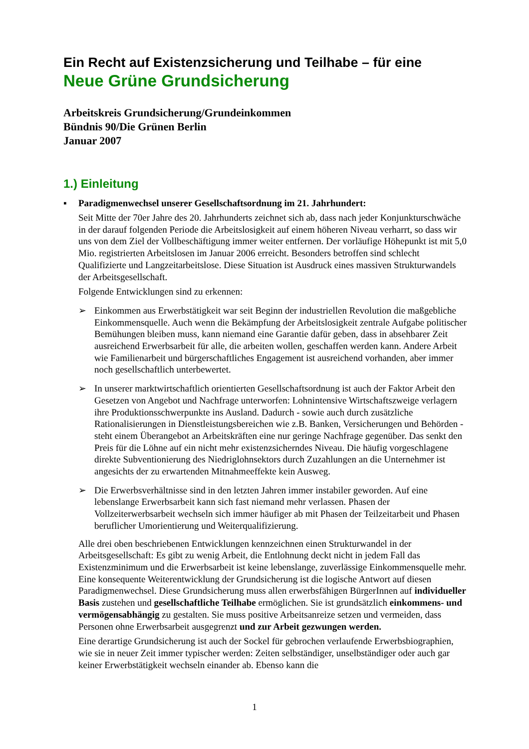Ein Recht auf Existenzsicherung und Teilhabe – für eine
Neue Grüne Grundsicherung
Arbeitskreis Grundsicherung/Grundeinkommen
Bündnis 90/Die Grünen Berlin
Januar 2007
1.) Einleitung
▪ Paradigmenwechsel unserer Gesellschaftsordnung im 21. Jahrhundert:
Seit Mitte der 70er Jahre des 20. Jahrhunderts zeichnet sich ab, dass nach jeder Konjunkturschwäche in der darauf folgenden Periode die Arbeitslosigkeit auf einem höheren Niveau verharrt, so dass wir uns von dem Ziel der Vollbeschäftigung immer weiter entfernen. Der vorläufige Höhepunkt ist mit 5,0 Mio. registrierten Arbeitslosen im Januar 2006 erreicht. Besonders betroffen sind schlecht Qualifizierte und Langzeitarbeitslose. Diese Situation ist Ausdruck eines massiven Strukturwandels der Arbeitsgesellschaft.
Folgende Entwicklungen sind zu erkennen:
➢ Einkommen aus Erwerbstätigkeit war seit Beginn der industriellen Revolution die maßgebliche Einkommensquelle. Auch wenn die Bekämpfung der Arbeitslosigkeit zentrale Aufgabe politischer Bemühungen bleiben muss, kann niemand eine Garantie dafür geben, dass in absehbarer Zeit ausreichend Erwerbsarbeit für alle, die arbeiten wollen, geschaffen werden kann. Andere Arbeit wie Familienarbeit und bürgerschaftliches Engagement ist ausreichend vorhanden, aber immer noch gesellschaftlich unterbewertet.
➢ In unserer marktwirtschaftlich orientierten Gesellschaftsordnung ist auch der Faktor Arbeit den Gesetzen von Angebot und Nachfrage unterworfen: Lohnintensive Wirtschaftszweige verlagern ihre Produktionsschwerpunkte ins Ausland. Dadurch - sowie auch durch zusätzliche Rationalisierungen in Dienstleistungsbereichen wie z.B. Banken, Versicherungen und Behörden - steht einem Überangebot an Arbeitskräften eine nur geringe Nachfrage gegenüber. Das senkt den Preis für die Löhne auf ein nicht mehr existenzsicherndes Niveau. Die häufig vorgeschlagene direkte Subventionierung des Niedriglohnsektors durch Zuzahlungen an die Unternehmer ist angesichts der zu erwartenden Mitnahmeeffekte kein Ausweg.
➢ Die Erwerbsverhältnisse sind in den letzten Jahren immer instabiler geworden. Auf eine lebenslange Erwerbsarbeit kann sich fast niemand mehr verlassen. Phasen der Vollzeiterwerbsarbeit wechseln sich immer häufiger ab mit Phasen der Teilzeitarbeit und Phasen beruflicher Umorientierung und Weiterqualifizierung.
Alle drei oben beschriebenen Entwicklungen kennzeichnen einen Strukturwandel in der Arbeitsgesellschaft: Es gibt zu wenig Arbeit, die Entlohnung deckt nicht in jedem Fall das Existenzminimum und die Erwerbsarbeit ist keine lebenslange, zuverlässige Einkommensquelle mehr. Eine konsequente Weiterentwicklung der Grundsicherung ist die logische Antwort auf diesen Paradigmenwechsel. Diese Grundsicherung muss allen erwerbsfähigen BürgerInnen auf individueller Basis zustehen und gesellschaftliche Teilhabe ermöglichen. Sie ist grundsätzlich einkommens- und vermögensabhängig zu gestalten. Sie muss positive Arbeitsanreize setzen und vermeiden, dass Personen ohne Erwerbsarbeit ausgegrenzt und zur Arbeit gezwungen werden.
Eine derartige Grundsicherung ist auch der Sockel für gebrochen verlaufende Erwerbsbiographien, wie sie in neuer Zeit immer typischer werden: Zeiten selbständiger, unselbständiger oder auch gar keiner Erwerbstätigkeit wechseln einander ab. Ebenso kann die
1